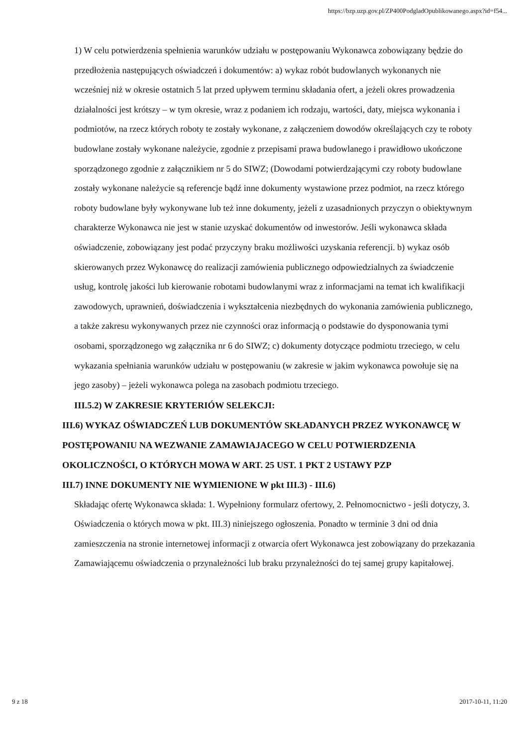https://bzp.uzp.gov.pl/ZP400PodgladOpublikowanego.aspx?id=f54...
1) W celu potwierdzenia spełnienia warunków udziału w postępowaniu Wykonawca zobowiązany będzie do przedłożenia następujących oświadczeń i dokumentów: a) wykaz robót budowlanych wykonanych nie wcześniej niż w okresie ostatnich 5 lat przed upływem terminu składania ofert, a jeżeli okres prowadzenia działalności jest krótszy – w tym okresie, wraz z podaniem ich rodzaju, wartości, daty, miejsca wykonania i podmiotów, na rzecz których roboty te zostały wykonane, z załączeniem dowodów określających czy te roboty budowlane zostały wykonane należycie, zgodnie z przepisami prawa budowlanego i prawidłowo ukończone sporządzonego zgodnie z załącznikiem nr 5 do SIWZ; (Dowodami potwierdzającymi czy roboty budowlane zostały wykonane należycie są referencje bądź inne dokumenty wystawione przez podmiot, na rzecz którego roboty budowlane były wykonywane lub też inne dokumenty, jeżeli z uzasadnionych przyczyn o obiektywnym charakterze Wykonawca nie jest w stanie uzyskać dokumentów od inwestorów. Jeśli wykonawca składa oświadczenie, zobowiązany jest podać przyczyny braku możliwości uzyskania referencji. b) wykaz osób skierowanych przez Wykonawcę do realizacji zamówienia publicznego odpowiedzialnych za świadczenie usług, kontrolę jakości lub kierowanie robotami budowlanymi wraz z informacjami na temat ich kwalifikacji zawodowych, uprawnień, doświadczenia i wykształcenia niezbędnych do wykonania zamówienia publicznego, a także zakresu wykonywanych przez nie czynności oraz informacją o podstawie do dysponowania tymi osobami, sporządzonego wg załącznika nr 6 do SIWZ; c) dokumenty dotyczące podmiotu trzeciego, w celu wykazania spełniania warunków udziału w postępowaniu (w zakresie w jakim wykonawca powołuje się na jego zasoby) – jeżeli wykonawca polega na zasobach podmiotu trzeciego.
III.5.2) W ZAKRESIE KRYTERIÓW SELEKCJI:
III.6) WYKAZ OŚWIADCZEŃ LUB DOKUMENTÓW SKŁADANYCH PRZEZ WYKONAWCĘ W POSTĘPOWANIU NA WEZWANIE ZAMAWIAJACEGO W CELU POTWIERDZENIA OKOLICZNOŚCI, O KTÓRYCH MOWA W ART. 25 UST. 1 PKT 2 USTAWY PZP
III.7) INNE DOKUMENTY NIE WYMIENIONE W pkt III.3) - III.6)
Składając ofertę Wykonawca składa: 1. Wypełniony formularz ofertowy, 2. Pełnomocnictwo - jeśli dotyczy, 3. Oświadczenia o których mowa w pkt. III.3) niniejszego ogłoszenia. Ponadto w terminie 3 dni od dnia zamieszczenia na stronie internetowej informacji z otwarcia ofert Wykonawca jest zobowiązany do przekazania Zamawiającemu oświadczenia o przynależności lub braku przynależności do tej samej grupy kapitałowej.
9 z 18 2017-10-11, 11:20